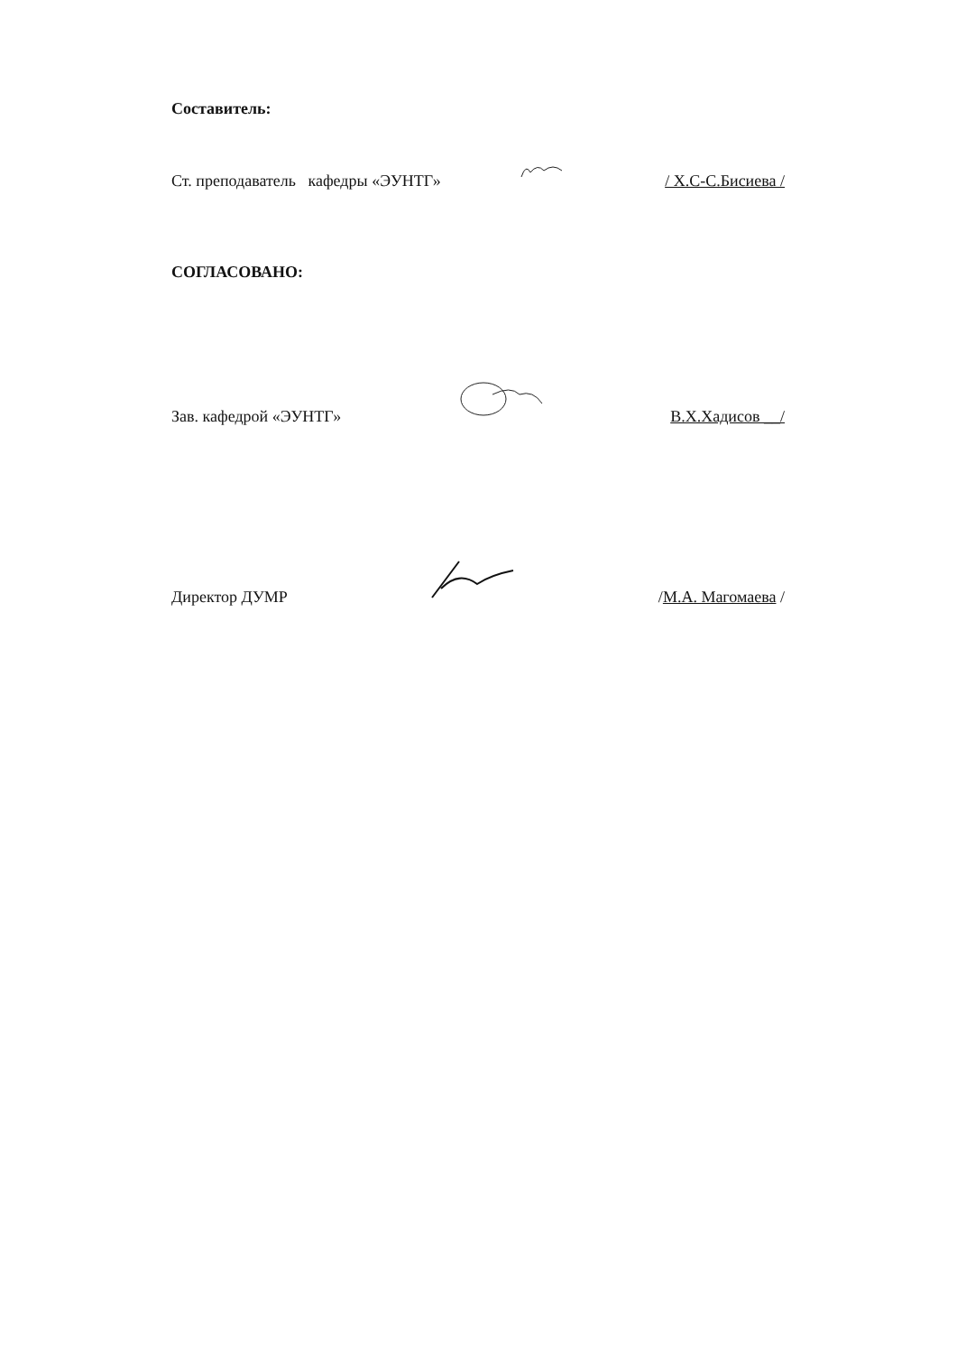Составитель:
Ст. преподаватель кафедры «ЭУНТГ» / Х.С-С.Бисиева /
СОГЛАСОВАНО:
Зав. кафедрой «ЭУНТГ» В.Х.Хадисов __/
Директор ДУМР /М.А. Магомаева /